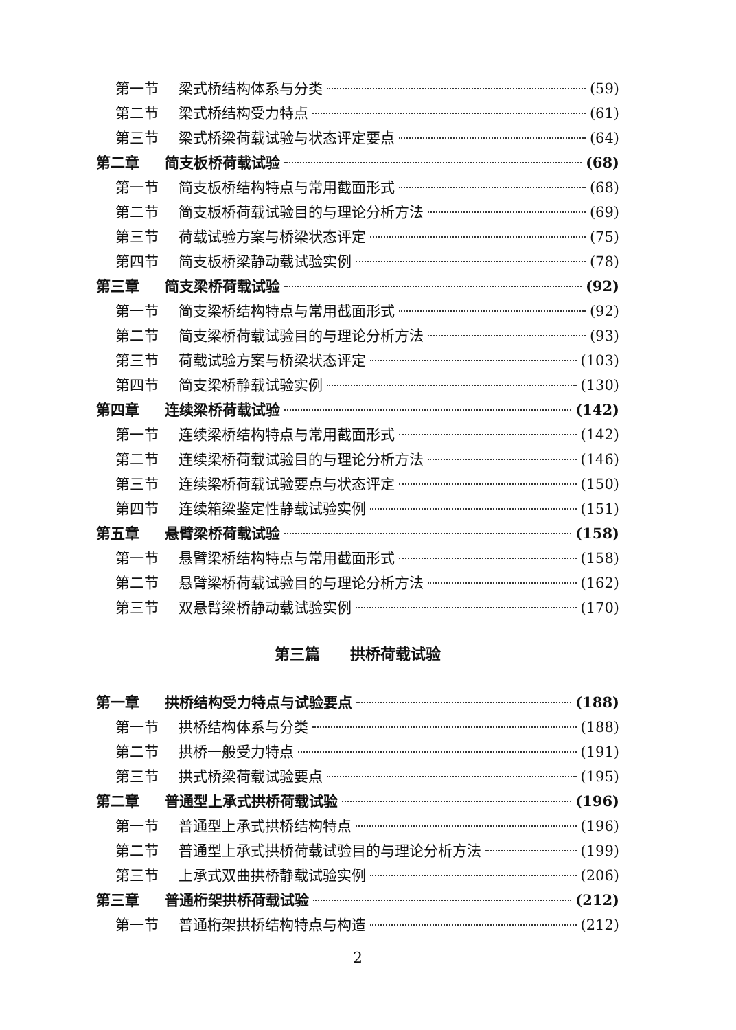第一节 梁式桥结构体系与分类 (59)
第二节 梁式桥结构受力特点 (61)
第三节 梁式桥梁荷载试验与状态评定要点 (64)
第二章 简支板桥荷载试验 (68)
第一节 简支板桥结构特点与常用截面形式 (68)
第二节 简支板桥荷载试验目的与理论分析方法 (69)
第三节 荷载试验方案与桥梁状态评定 (75)
第四节 简支板桥梁静动载试验实例 (78)
第三章 简支梁桥荷载试验 (92)
第一节 简支梁桥结构特点与常用截面形式 (92)
第二节 简支梁桥荷载试验目的与理论分析方法 (93)
第三节 荷载试验方案与桥梁状态评定 (103)
第四节 简支梁桥静载试验实例 (130)
第四章 连续梁桥荷载试验 (142)
第一节 连续梁桥结构特点与常用截面形式 (142)
第二节 连续梁桥荷载试验目的与理论分析方法 (146)
第三节 连续梁桥荷载试验要点与状态评定 (150)
第四节 连续箱梁鉴定性静载试验实例 (151)
第五章 悬臂梁桥荷载试验 (158)
第一节 悬臂梁桥结构特点与常用截面形式 (158)
第二节 悬臂梁桥荷载试验目的与理论分析方法 (162)
第三节 双悬臂梁桥静动载试验实例 (170)
第三篇　　拱桥荷载试验
第一章 拱桥结构受力特点与试验要点 (188)
第一节 拱桥结构体系与分类 (188)
第二节 拱桥一般受力特点 (191)
第三节 拱式桥梁荷载试验要点 (195)
第二章 普通型上承式拱桥荷载试验 (196)
第一节 普通型上承式拱桥结构特点 (196)
第二节 普通型上承式拱桥荷载试验目的与理论分析方法 (199)
第三节 上承式双曲拱桥静载试验实例 (206)
第三章 普通桁架拱桥荷载试验 (212)
第一节 普通桁架拱桥结构特点与构造 (212)
2